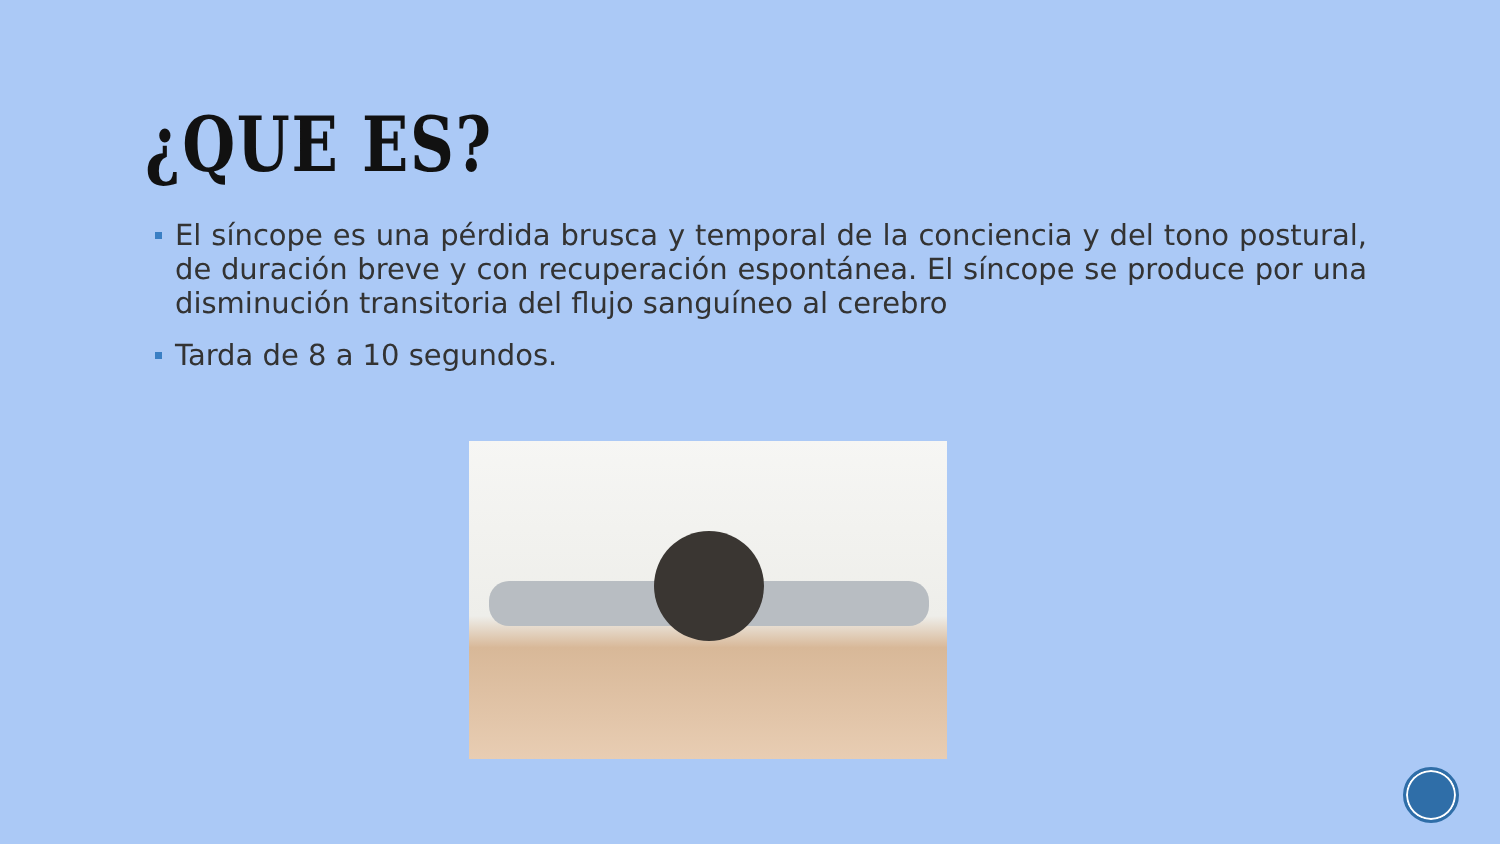¿QUE ES?
El síncope es una pérdida brusca y temporal de la conciencia y del tono postural, de duración breve y con recuperación espontánea. El síncope se produce por una disminución transitoria del flujo sanguíneo al cerebro
Tarda de 8 a 10 segundos.